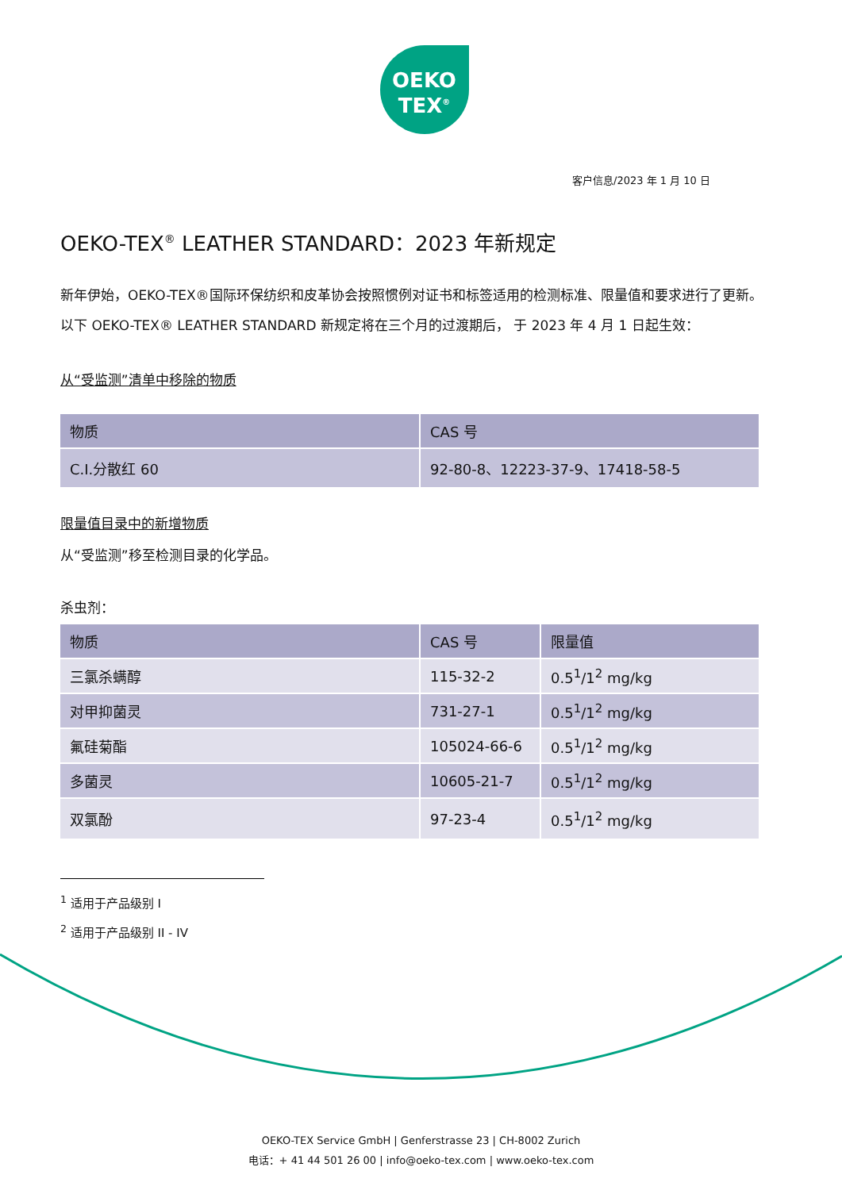OEKO
TEX<sup>®</sup>
客户信息/2023 年 1 月 10 日
OEKO-TEX<sup>®</sup> LEATHER STANDARD：2023 年新规定
新年伊始，OEKO-TEX®国际环保纺织和皮革协会按照惯例对证书和标签适用的检测标准、限量值和要求进行了更新。以下 OEKO-TEX® LEATHER STANDARD 新规定将在三个月的过渡期后， 于 2023 年 4 月 1 日起生效：
从“受监测”清单中移除的物质
| 物质 | CAS 号 |
| --- | --- |
| C.I.分散红 60 | 92-80-8、12223-37-9、17418-58-5 |
限量值目录中的新增物质
从“受监测”移至检测目录的化学品。
杀虫剂：
| 物质 | CAS 号 | 限量值 |
| --- | --- | --- |
| 三氯杀螨醇 | 115-32-2 | 0.5<sup>1</sup>/1<sup>2</sup> mg/kg |
| 对甲抑菌灵 | 731-27-1 | 0.5<sup>1</sup>/1<sup>2</sup> mg/kg |
| 氟硅菊酯 | 105024-66-6 | 0.5<sup>1</sup>/1<sup>2</sup> mg/kg |
| 多菌灵 | 10605-21-7 | 0.5<sup>1</sup>/1<sup>2</sup> mg/kg |
| 双氯酚 | 97-23-4 | 0.5<sup>1</sup>/1<sup>2</sup> mg/kg |
<sup>1</sup> 适用于产品级别 I
<sup>2</sup> 适用于产品级别 II - IV
OEKO-TEX Service GmbH | Genferstrasse 23 | CH-8002 Zurich
电话：+ 41 44 501 26 00 | info@oeko-tex.com | www.oeko-tex.com